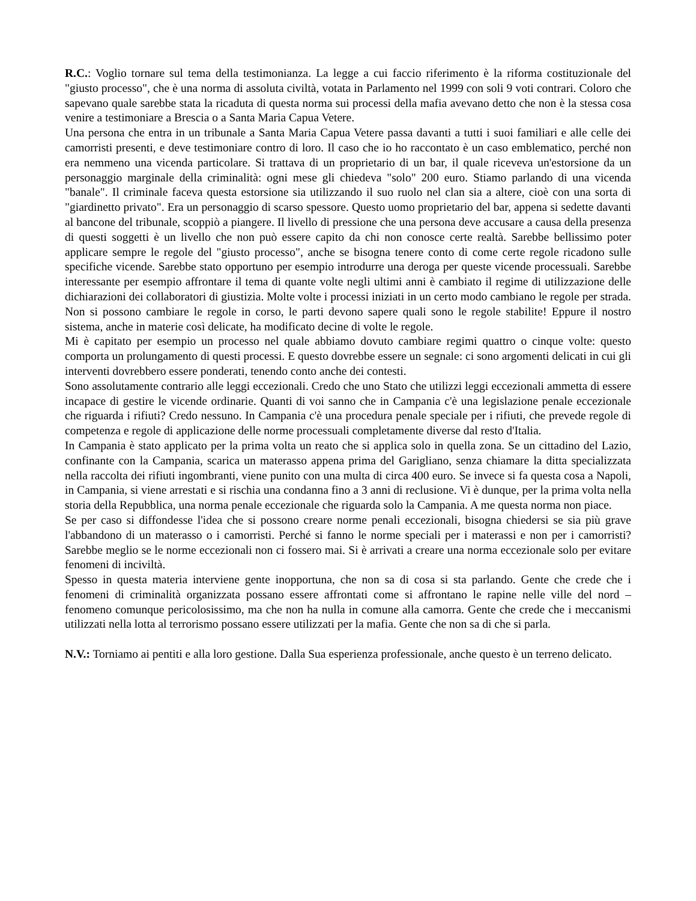R.C.: Voglio tornare sul tema della testimonianza. La legge a cui faccio riferimento è la riforma costituzionale del "giusto processo", che è una norma di assoluta civiltà, votata in Parlamento nel 1999 con soli 9 voti contrari. Coloro che sapevano quale sarebbe stata la ricaduta di questa norma sui processi della mafia avevano detto che non è la stessa cosa venire a testimoniare a Brescia o a Santa Maria Capua Vetere.
Una persona che entra in un tribunale a Santa Maria Capua Vetere passa davanti a tutti i suoi familiari e alle celle dei camorristi presenti, e deve testimoniare contro di loro. Il caso che io ho raccontato è un caso emblematico, perché non era nemmeno una vicenda particolare. Si trattava di un proprietario di un bar, il quale riceveva un'estorsione da un personaggio marginale della criminalità: ogni mese gli chiedeva "solo" 200 euro. Stiamo parlando di una vicenda "banale". Il criminale faceva questa estorsione sia utilizzando il suo ruolo nel clan sia a altere, cioè con una sorta di "giardinetto privato". Era un personaggio di scarso spessore. Questo uomo proprietario del bar, appena si sedette davanti al bancone del tribunale, scoppiò a piangere. Il livello di pressione che una persona deve accusare a causa della presenza di questi soggetti è un livello che non può essere capito da chi non conosce certe realtà. Sarebbe bellissimo poter applicare sempre le regole del "giusto processo", anche se bisogna tenere conto di come certe regole ricadono sulle specifiche vicende. Sarebbe stato opportuno per esempio introdurre una deroga per queste vicende processuali. Sarebbe interessante per esempio affrontare il tema di quante volte negli ultimi anni è cambiato il regime di utilizzazione delle dichiarazioni dei collaboratori di giustizia. Molte volte i processi iniziati in un certo modo cambiano le regole per strada. Non si possono cambiare le regole in corso, le parti devono sapere quali sono le regole stabilite! Eppure il nostro sistema, anche in materie così delicate, ha modificato decine di volte le regole.
Mi è capitato per esempio un processo nel quale abbiamo dovuto cambiare regimi quattro o cinque volte: questo comporta un prolungamento di questi processi. E questo dovrebbe essere un segnale: ci sono argomenti delicati in cui gli interventi dovrebbero essere ponderati, tenendo conto anche dei contesti.
Sono assolutamente contrario alle leggi eccezionali. Credo che uno Stato che utilizzi leggi eccezionali ammetta di essere incapace di gestire le vicende ordinarie. Quanti di voi sanno che in Campania c'è una legislazione penale eccezionale che riguarda i rifiuti? Credo nessuno. In Campania c'è una procedura penale speciale per i rifiuti, che prevede regole di competenza e regole di applicazione delle norme processuali completamente diverse dal resto d'Italia.
In Campania è stato applicato per la prima volta un reato che si applica solo in quella zona. Se un cittadino del Lazio, confinante con la Campania, scarica un materasso appena prima del Garigliano, senza chiamare la ditta specializzata nella raccolta dei rifiuti ingombranti, viene punito con una multa di circa 400 euro. Se invece si fa questa cosa a Napoli, in Campania, si viene arrestati e si rischia una condanna fino a 3 anni di reclusione. Vi è dunque, per la prima volta nella storia della Repubblica, una norma penale eccezionale che riguarda solo la Campania. A me questa norma non piace.
Se per caso si diffondesse l'idea che si possono creare norme penali eccezionali, bisogna chiedersi se sia più grave l'abbandono di un materasso o i camorristi. Perché si fanno le norme speciali per i materassi e non per i camorristi? Sarebbe meglio se le norme eccezionali non ci fossero mai. Si è arrivati a creare una norma eccezionale solo per evitare fenomeni di inciviltà.
Spesso in questa materia interviene gente inopportuna, che non sa di cosa si sta parlando. Gente che crede che i fenomeni di criminalità organizzata possano essere affrontati come si affrontano le rapine nelle ville del nord – fenomeno comunque pericolosissimo, ma che non ha nulla in comune alla camorra. Gente che crede che i meccanismi utilizzati nella lotta al terrorismo possano essere utilizzati per la mafia. Gente che non sa di che si parla.
N.V.: Torniamo ai pentiti e alla loro gestione. Dalla Sua esperienza professionale, anche questo è un terreno delicato.